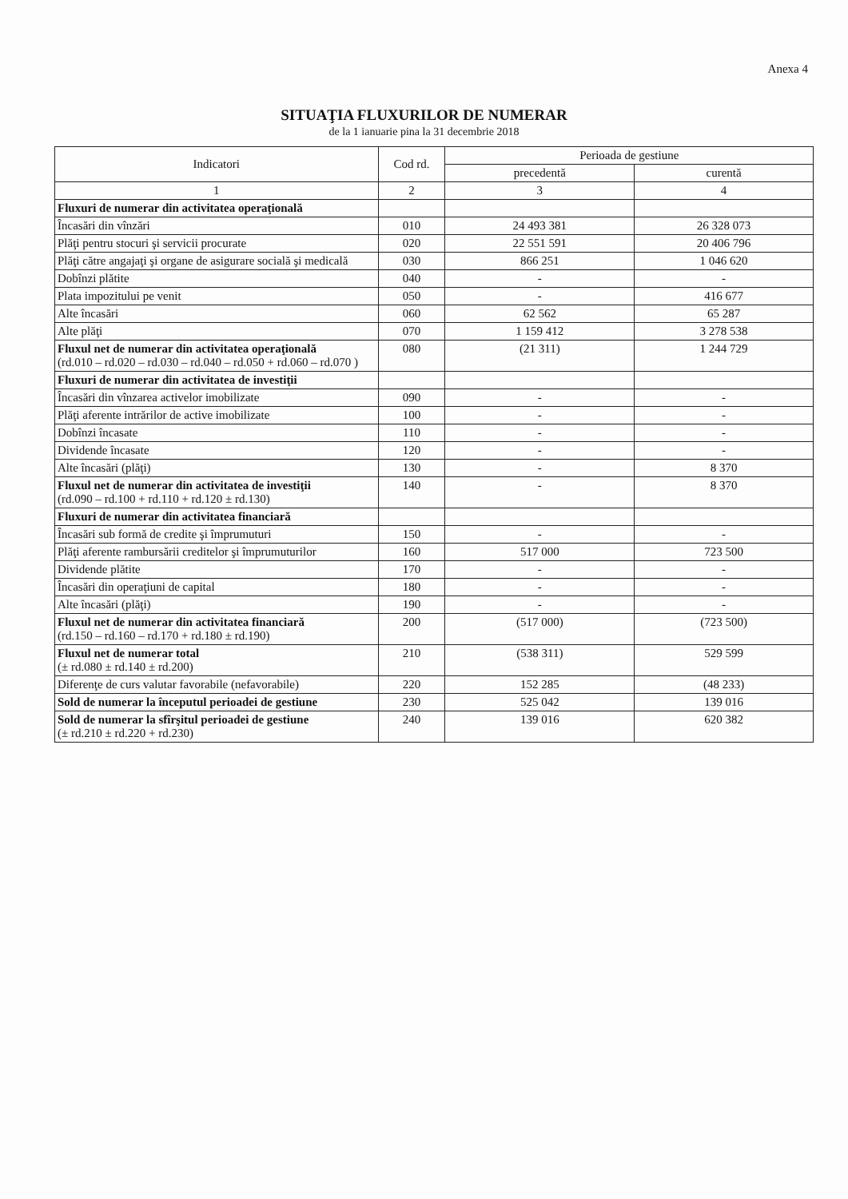Anexa 4
SITUAŢIA FLUXURILOR DE NUMERAR
de la 1 ianuarie pina la 31 decembrie 2018
| Indicatori | Cod rd. | Perioada de gestiune | |
| --- | --- | --- | --- |
| | | precedentă | curentă |
| 1 | 2 | 3 | 4 |
| Fluxuri de numerar din activitatea operaţională | | | |
| Încasări din vînzări | 010 | 24 493 381 | 26 328 073 |
| Plăţi pentru stocuri şi servicii procurate | 020 | 22 551 591 | 20 406 796 |
| Plăţi către angajaţi şi organe de asigurare socială şi medicală | 030 | 866 251 | 1 046 620 |
| Dobînzi plătite | 040 | - | - |
| Plata impozitului pe venit | 050 | - | 416 677 |
| Alte încasări | 060 | 62 562 | 65 287 |
| Alte plăţi | 070 | 1 159 412 | 3 278 538 |
| Fluxul net de numerar din activitatea operaţională (rd.010 – rd.020 – rd.030 – rd.040 – rd.050 + rd.060 – rd.070 ) | 080 | (21 311) | 1 244 729 |
| Fluxuri de numerar din activitatea de investiţii | | | |
| Încasări din vînzarea activelor imobilizate | 090 | - | - |
| Plăţi aferente intrărilor de active imobilizate | 100 | - | - |
| Dobînzi încasate | 110 | - | - |
| Dividende încasate | 120 | - | - |
| Alte încasări (plăţi) | 130 | - | 8 370 |
| Fluxul net de numerar din activitatea de investiţii (rd.090 – rd.100 + rd.110 + rd.120 ± rd.130) | 140 | - | 8 370 |
| Fluxuri de numerar din activitatea financiară | | | |
| Încasări sub formă de credite şi împrumuturi | 150 | - | - |
| Plăţi aferente rambursării creditelor şi împrumuturilor | 160 | 517 000 | 723 500 |
| Dividende plătite | 170 | - | - |
| Încasări din operaţiuni de capital | 180 | - | - |
| Alte încasări (plăţi) | 190 | - | - |
| Fluxul net de numerar din activitatea financiară (rd.150 – rd.160 – rd.170 + rd.180 ± rd.190) | 200 | (517 000) | (723 500) |
| Fluxul net de numerar total (± rd.080 ± rd.140 ± rd.200) | 210 | (538 311) | 529 599 |
| Diferenţe de curs valutar favorabile (nefavorabile) | 220 | 152 285 | (48 233) |
| Sold de numerar la începutul perioadei de gestiune | 230 | 525 042 | 139 016 |
| Sold de numerar la sfîrşitul perioadei de gestiune (± rd.210 ± rd.220 + rd.230) | 240 | 139 016 | 620 382 |